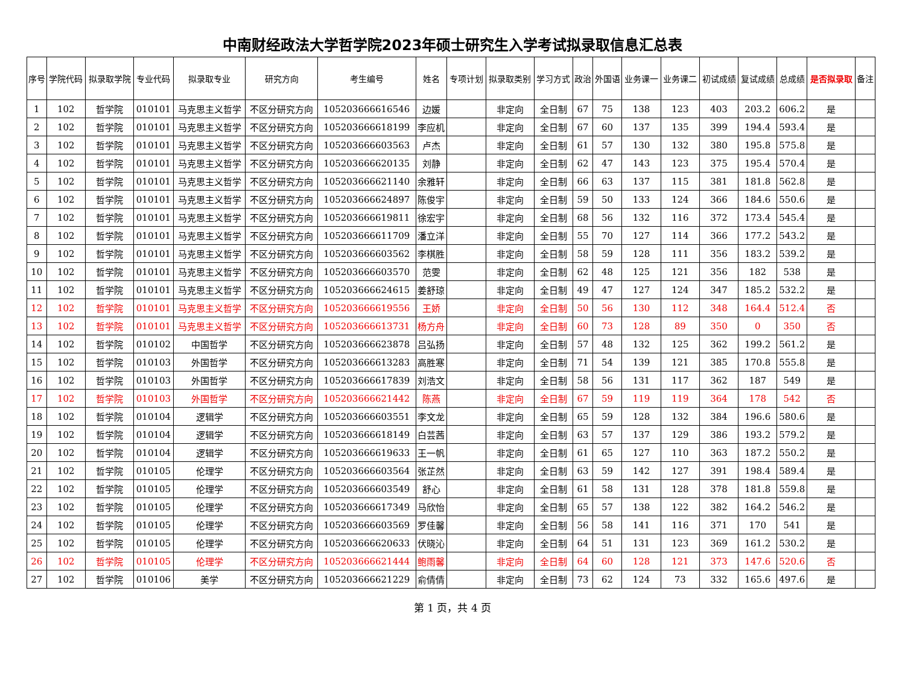中南财经政法大学哲学院2023年硕士研究生入学考试拟录取信息汇总表
| 序号 | 学院代码 | 拟录取学院 | 专业代码 | 拟录取专业 | 研究方向 | 考生编号 | 姓名 | 专项计划 | 拟录取类别 | 学习方式 | 政治 | 外国语 | 业务课一 | 业务课二 | 初试成绩 | 复试成绩 | 总成绩 | 是否拟录取 | 备注 |
| --- | --- | --- | --- | --- | --- | --- | --- | --- | --- | --- | --- | --- | --- | --- | --- | --- | --- | --- | --- |
| 1 | 102 | 哲学院 | 010101 | 马克思主义哲学 | 不区分研究方向 | 105203666616546 | 边媛 | | 非定向 | 全日制 | 67 | 75 | 138 | 123 | 403 | 203.2 | 606.2 | 是 | |
| 2 | 102 | 哲学院 | 010101 | 马克思主义哲学 | 不区分研究方向 | 105203666618199 | 李应机 | | 非定向 | 全日制 | 67 | 60 | 137 | 135 | 399 | 194.4 | 593.4 | 是 | |
| 3 | 102 | 哲学院 | 010101 | 马克思主义哲学 | 不区分研究方向 | 105203666603563 | 卢杰 | | 非定向 | 全日制 | 61 | 57 | 130 | 132 | 380 | 195.8 | 575.8 | 是 | |
| 4 | 102 | 哲学院 | 010101 | 马克思主义哲学 | 不区分研究方向 | 105203666620135 | 刘静 | | 非定向 | 全日制 | 62 | 47 | 143 | 123 | 375 | 195.4 | 570.4 | 是 | |
| 5 | 102 | 哲学院 | 010101 | 马克思主义哲学 | 不区分研究方向 | 105203666621140 | 余雅轩 | | 非定向 | 全日制 | 66 | 63 | 137 | 115 | 381 | 181.8 | 562.8 | 是 | |
| 6 | 102 | 哲学院 | 010101 | 马克思主义哲学 | 不区分研究方向 | 105203666624897 | 陈俊宇 | | 非定向 | 全日制 | 59 | 50 | 133 | 124 | 366 | 184.6 | 550.6 | 是 | |
| 7 | 102 | 哲学院 | 010101 | 马克思主义哲学 | 不区分研究方向 | 105203666619811 | 徐宏宇 | | 非定向 | 全日制 | 68 | 56 | 132 | 116 | 372 | 173.4 | 545.4 | 是 | |
| 8 | 102 | 哲学院 | 010101 | 马克思主义哲学 | 不区分研究方向 | 105203666611709 | 潘立洋 | | 非定向 | 全日制 | 55 | 70 | 127 | 114 | 366 | 177.2 | 543.2 | 是 | |
| 9 | 102 | 哲学院 | 010101 | 马克思主义哲学 | 不区分研究方向 | 105203666603562 | 李棋胜 | | 非定向 | 全日制 | 58 | 59 | 128 | 111 | 356 | 183.2 | 539.2 | 是 | |
| 10 | 102 | 哲学院 | 010101 | 马克思主义哲学 | 不区分研究方向 | 105203666603570 | 范雯 | | 非定向 | 全日制 | 62 | 48 | 125 | 121 | 356 | 182 | 538 | 是 | |
| 11 | 102 | 哲学院 | 010101 | 马克思主义哲学 | 不区分研究方向 | 105203666624615 | 姜舒琼 | | 非定向 | 全日制 | 49 | 47 | 127 | 124 | 347 | 185.2 | 532.2 | 是 | |
| 12 | 102 | 哲学院 | 010101 | 马克思主义哲学 | 不区分研究方向 | 105203666619556 | 王娇 | | 非定向 | 全日制 | 50 | 56 | 130 | 112 | 348 | 164.4 | 512.4 | 否 | |
| 13 | 102 | 哲学院 | 010101 | 马克思主义哲学 | 不区分研究方向 | 105203666613731 | 杨方舟 | | 非定向 | 全日制 | 60 | 73 | 128 | 89 | 350 | 0 | 350 | 否 | |
| 14 | 102 | 哲学院 | 010102 | 中国哲学 | 不区分研究方向 | 105203666623878 | 吕弘扬 | | 非定向 | 全日制 | 57 | 48 | 132 | 125 | 362 | 199.2 | 561.2 | 是 | |
| 15 | 102 | 哲学院 | 010103 | 外国哲学 | 不区分研究方向 | 105203666613283 | 高胜寒 | | 非定向 | 全日制 | 71 | 54 | 139 | 121 | 385 | 170.8 | 555.8 | 是 | |
| 16 | 102 | 哲学院 | 010103 | 外国哲学 | 不区分研究方向 | 105203666617839 | 刘浩文 | | 非定向 | 全日制 | 58 | 56 | 131 | 117 | 362 | 187 | 549 | 是 | |
| 17 | 102 | 哲学院 | 010103 | 外国哲学 | 不区分研究方向 | 105203666621442 | 陈燕 | | 非定向 | 全日制 | 67 | 59 | 119 | 119 | 364 | 178 | 542 | 否 | |
| 18 | 102 | 哲学院 | 010104 | 逻辑学 | 不区分研究方向 | 105203666603551 | 李文龙 | | 非定向 | 全日制 | 65 | 59 | 128 | 132 | 384 | 196.6 | 580.6 | 是 | |
| 19 | 102 | 哲学院 | 010104 | 逻辑学 | 不区分研究方向 | 105203666618149 | 白芸茜 | | 非定向 | 全日制 | 63 | 57 | 137 | 129 | 386 | 193.2 | 579.2 | 是 | |
| 20 | 102 | 哲学院 | 010104 | 逻辑学 | 不区分研究方向 | 105203666619633 | 王一帆 | | 非定向 | 全日制 | 61 | 65 | 127 | 110 | 363 | 187.2 | 550.2 | 是 | |
| 21 | 102 | 哲学院 | 010105 | 伦理学 | 不区分研究方向 | 105203666603564 | 张芷然 | | 非定向 | 全日制 | 63 | 59 | 142 | 127 | 391 | 198.4 | 589.4 | 是 | |
| 22 | 102 | 哲学院 | 010105 | 伦理学 | 不区分研究方向 | 105203666603549 | 舒心 | | 非定向 | 全日制 | 61 | 58 | 131 | 128 | 378 | 181.8 | 559.8 | 是 | |
| 23 | 102 | 哲学院 | 010105 | 伦理学 | 不区分研究方向 | 105203666617349 | 马欣怡 | | 非定向 | 全日制 | 65 | 57 | 138 | 122 | 382 | 164.2 | 546.2 | 是 | |
| 24 | 102 | 哲学院 | 010105 | 伦理学 | 不区分研究方向 | 105203666603569 | 罗佳馨 | | 非定向 | 全日制 | 56 | 58 | 141 | 116 | 371 | 170 | 541 | 是 | |
| 25 | 102 | 哲学院 | 010105 | 伦理学 | 不区分研究方向 | 105203666620633 | 伏晓沁 | | 非定向 | 全日制 | 64 | 51 | 131 | 123 | 369 | 161.2 | 530.2 | 是 | |
| 26 | 102 | 哲学院 | 010105 | 伦理学 | 不区分研究方向 | 105203666621444 | 鲍雨馨 | | 非定向 | 全日制 | 64 | 60 | 128 | 121 | 373 | 147.6 | 520.6 | 否 | |
| 27 | 102 | 哲学院 | 010106 | 美学 | 不区分研究方向 | 105203666621229 | 俞倩倩 | | 非定向 | 全日制 | 73 | 62 | 124 | 73 | 332 | 165.6 | 497.6 | 是 | |
第 1 页，共 4 页